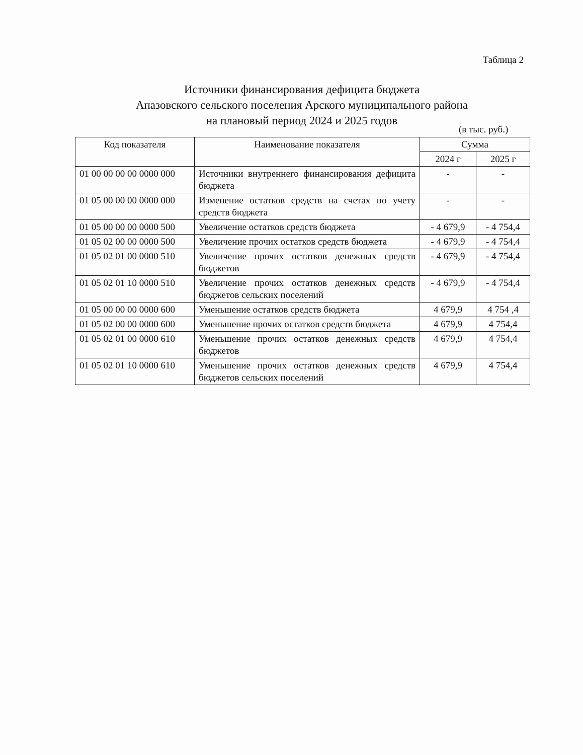Таблица 2
Источники финансирования дефицита бюджета
Апазовского сельского поселения Арского муниципального района
на плановый период 2024 и 2025 годов
(в тыс. руб.)
| Код показателя | Наименование показателя | Сумма | |
| --- | --- | --- | --- |
| | | 2024 г | 2025 г |
| 01 00 00 00 00 0000 000 | Источники внутреннего финансирования дефицита бюджета | - | - |
| 01 05 00 00 00 0000 000 | Изменение остатков средств на счетах по учету средств бюджета | - | - |
| 01 05 00 00 00 0000 500 | Увеличение остатков средств бюджета | - 4 679,9 | - 4 754,4 |
| 01 05 02 00 00 0000 500 | Увеличение прочих остатков средств бюджета | - 4 679,9 | - 4 754,4 |
| 01 05 02 01 00 0000 510 | Увеличение прочих остатков денежных средств бюджетов | - 4 679,9 | - 4 754,4 |
| 01 05 02 01 10 0000 510 | Увеличение прочих остатков денежных средств бюджетов сельских поселений | - 4 679,9 | - 4 754,4 |
| 01 05 00 00 00 0000 600 | Уменьшение остатков средств бюджета | 4 679,9 | 4 754 ,4 |
| 01 05 02 00 00 0000 600 | Уменьшение прочих остатков средств бюджета | 4 679,9 | 4 754,4 |
| 01 05 02 01 00 0000 610 | Уменьшение прочих остатков денежных средств бюджетов | 4 679,9 | 4 754,4 |
| 01 05 02 01 10 0000 610 | Уменьшение прочих остатков денежных средств бюджетов сельских поселений | 4 679,9 | 4 754,4 |